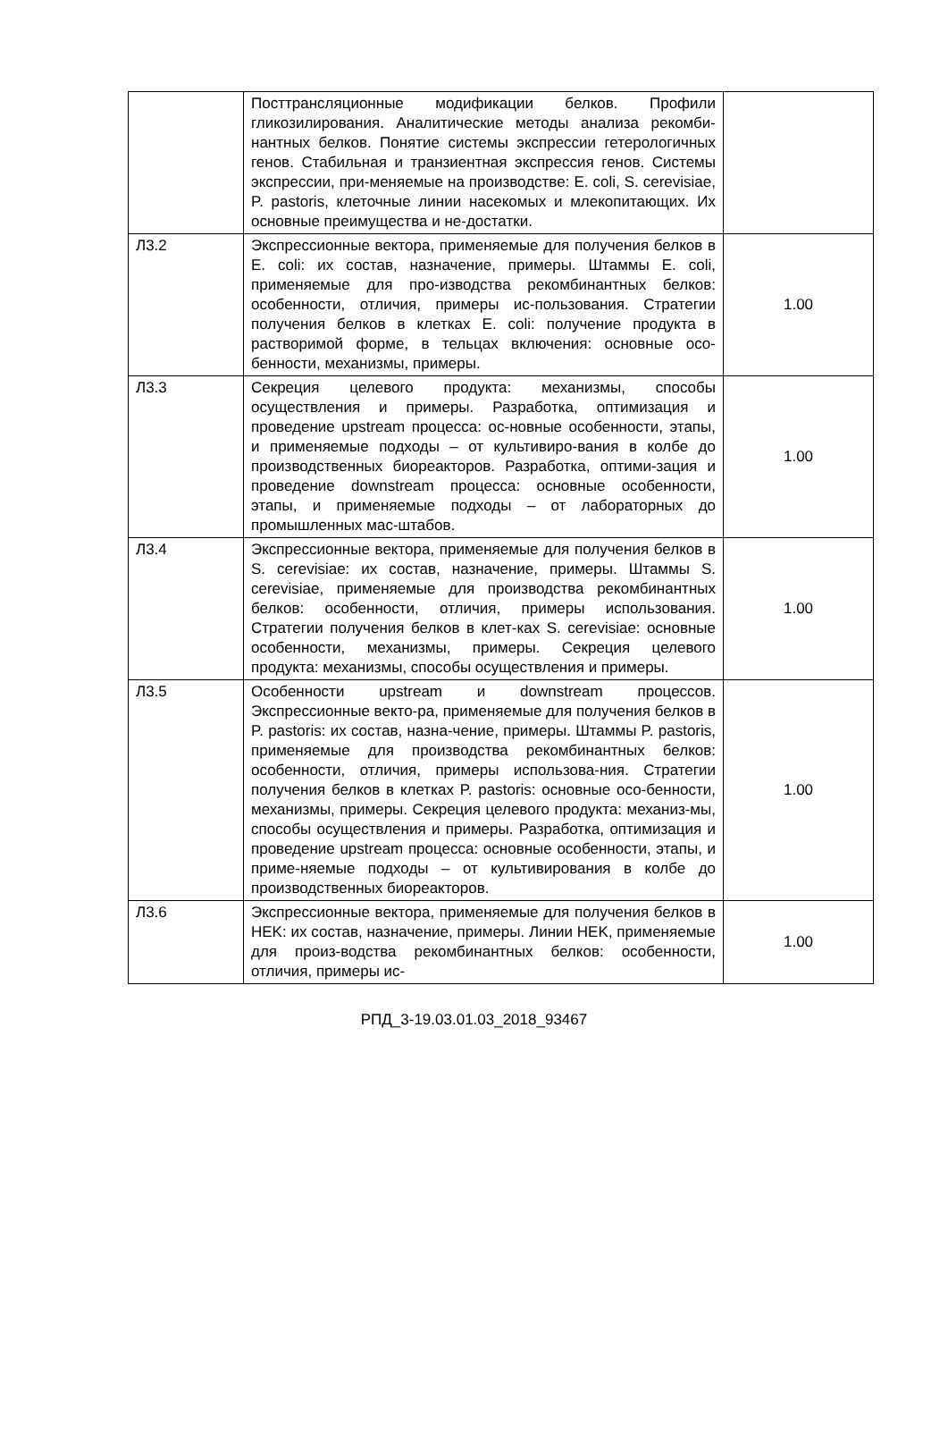| | Посттрансляционные модификации белков. Профили гликозилирования. Аналитические методы анализа рекомби-нантных белков. Понятие системы экспрессии гетерологичных генов. Стабильная и транзиентная экспрессия генов. Системы экспрессии, при-меняемые на производстве: E. coli, S. cerevisiae, P. pastoris, клеточные линии насекомых и млекопитающих. Их основные преимущества и не-достатки. | |
| Л3.2 | Экспрессионные вектора, применяемые для получения белков в E. coli: их состав, назначение, примеры. Штаммы E. coli, применяемые для про-изводства рекомбинантных белков: особенности, отличия, примеры ис-пользования. Стратегии получения белков в клетках E. coli: получение продукта в растворимой форме, в тельцах включения: основные осо-бенности, механизмы, примеры. | 1.00 |
| Л3.3 | Секреция целевого продукта: механизмы, способы осуществления и примеры. Разработка, оптимизация и проведение upstream процесса: ос-новные особенности, этапы, и применяемые подходы – от культивиро-вания в колбе до производственных биореакторов. Разработка, оптими-зация и проведение downstream процесса: основные особенности, этапы, и применяемые подходы – от лабораторных до промышленных мас-штабов. | 1.00 |
| Л3.4 | Экспрессионные вектора, применяемые для получения белков в S. cerevisiae: их состав, назначение, примеры. Штаммы S. cerevisiae, применяемые для производства рекомбинантных белков: особенности, отличия, примеры использования. Стратегии получения белков в клет-ках S. cerevisiae: основные особенности, механизмы, примеры. Секреция целевого продукта: механизмы, способы осуществления и примеры. | 1.00 |
| Л3.5 | Особенности upstream и downstream процессов. Экспрессионные векто-ра, применяемые для получения белков в P. pastoris: их состав, назна-чение, примеры. Штаммы P. pastoris, применяемые для производства рекомбинантных белков: особенности, отличия, примеры использова-ния. Стратегии получения белков в клетках P. pastoris: основные осо-бенности, механизмы, примеры. Секреция целевого продукта: механиз-мы, способы осуществления и примеры. Разработка, оптимизация и проведение upstream процесса: основные особенности, этапы, и приме-няемые подходы – от культивирования в колбе до производственных биореакторов. | 1.00 |
| Л3.6 | Экспрессионные вектора, применяемые для получения белков в HEK: их состав, назначение, примеры. Линии HEK, применяемые для произ-водства рекомбинантных белков: особенности, отличия, примеры ис- | 1.00 |
РПД_3-19.03.01.03_2018_93467